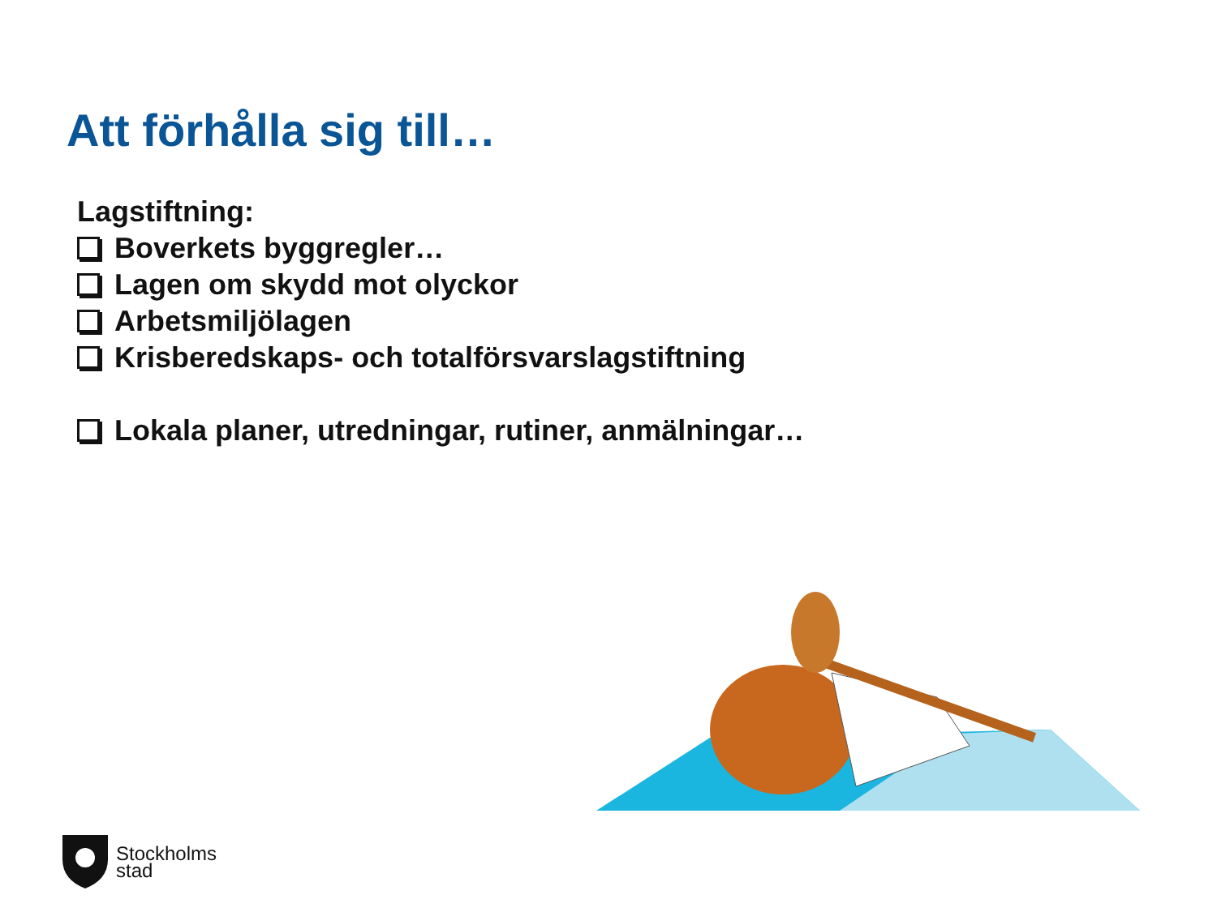Att förhålla sig till…
Lagstiftning:
Boverkets byggregler…
Lagen om skydd mot olyckor
Arbetsmiljölagen
Krisberedskaps- och totalförsvarslagstiftning
Lokala planer, utredningar, rutiner, anmälningar…
Stockholms
stad